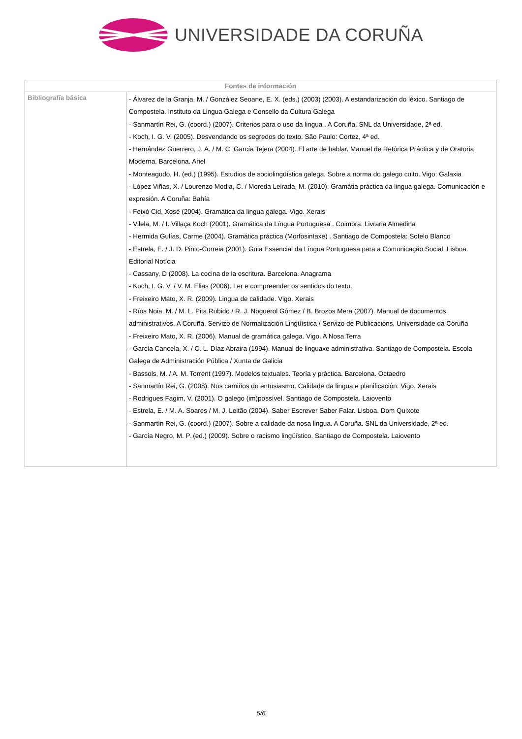UNIVERSIDADE DA CORUÑA
| Fontes de información | |
| --- | --- |
| Bibliografía básica | - Álvarez de la Granja, M. / González Seoane, E. X. (eds.) (2003) (2003). A estandarización do léxico. Santiago de Compostela. Instituto da Lingua Galega e Consello da Cultura Galega - Sanmartín Rei, G. (coord.) (2007). Criterios para o uso da lingua . A Coruña. SNL da Universidade, 2ª ed. - Koch, I. G. V. (2005). Desvendando os segredos do texto. São Paulo: Cortez, 4ª ed. - Hernández Guerrero, J. A. / M. C. García Tejera (2004). El arte de hablar. Manuel de Retórica Práctica y de Oratoria Moderna. Barcelona. Ariel - Monteagudo, H. (ed.) (1995). Estudios de sociolingüística galega. Sobre a norma do galego culto. Vigo: Galaxia - López Viñas, X. / Lourenzo Modia, C. / Moreda Leirada, M. (2010). Gramátia práctica da lingua galega. Comunicación e expresión. A Coruña: Bahía - Feixó Cid, Xosé (2004). Gramática da lingua galega. Vigo. Xerais - Vilela, M. / I. Villaça Koch (2001). Gramática da Língua Portuguesa . Coimbra: Livraria Almedina - Hermida Gulías, Carme (2004). Gramática práctica (Morfosintaxe) . Santiago de Compostela: Sotelo Blanco - Estrela, E. / J. D. Pinto-Correia (2001). Guia Essencial da Língua Portuguesa para a Comunicação Social. Lisboa. Editorial Notícia - Cassany, D (2008). La cocina de la escritura. Barcelona. Anagrama - Koch, I. G. V. / V. M. Elias (2006). Ler e compreender os sentidos do texto. - Freixeiro Mato, X. R. (2009). Lingua de calidade. Vigo. Xerais - Ríos Noia, M. / M. L. Pita Rubido / R. J. Noguerol Gómez / B. Brozos Mera (2007). Manual de documentos administrativos. A Coruña. Servizo de Normalización Lingüística / Servizo de Publicacións, Universidade da Coruña - Freixeiro Mato, X. R. (2006). Manual de gramática galega. Vigo. A Nosa Terra - García Cancela, X. / C. L. Díaz Abraira (1994). Manual de linguaxe administrativa. Santiago de Compostela. Escola Galega de Administración Pública / Xunta de Galicia - Bassols, M. / A. M. Torrent (1997). Modelos textuales. Teoría y práctica. Barcelona. Octaedro - Sanmartín Rei, G. (2008). Nos camiños do entusiasmo. Calidade da lingua e planificación. Vigo. Xerais - Rodrigues Fagim, V. (2001). O galego (im)possível. Santiago de Compostela. Laiovento - Estrela, E. / M. A. Soares / M. J. Leitão (2004). Saber Escrever Saber Falar. Lisboa. Dom Quixote - Sanmartín Rei, G. (coord.) (2007). Sobre a calidade da nosa lingua. A Coruña. SNL da Universidade, 2ª ed. - García Negro, M. P. (ed.) (2009). Sobre o racismo lingüístico. Santiago de Compostela. Laiovento |
5/6